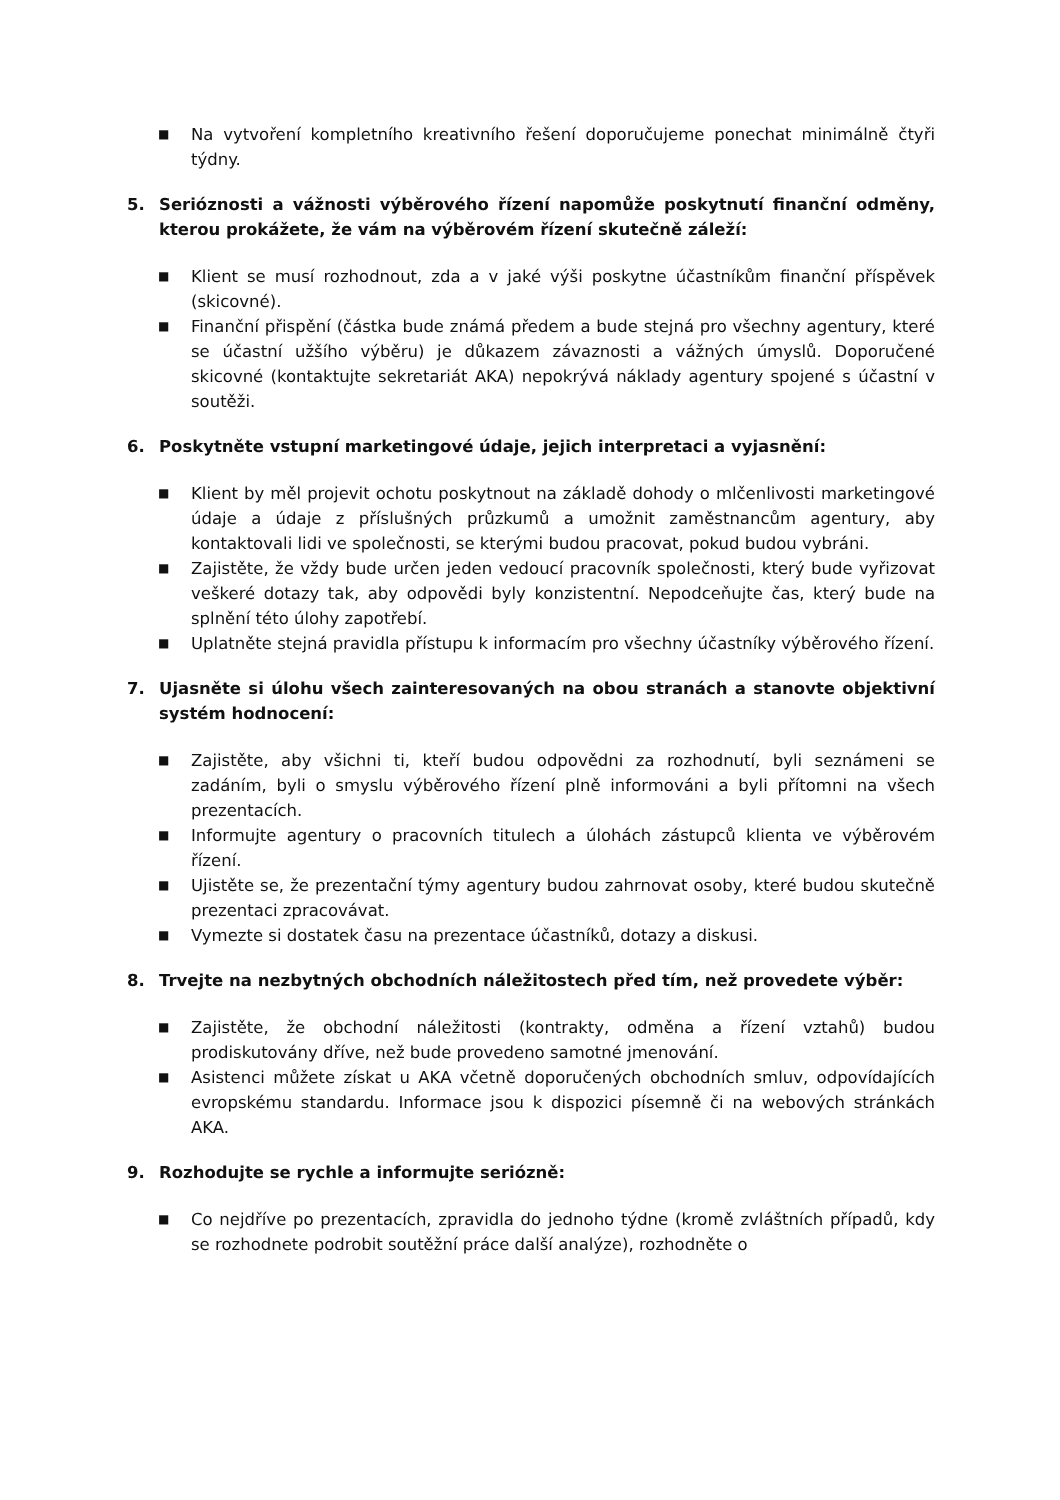■ Na vytvoření kompletního kreativního řešení doporučujeme ponechat minimálně čtyři týdny.
5. Serióznosti a vážnosti výběrového řízení napomůže poskytnutí finanční odměny, kterou prokážete, že vám na výběrovém řízení skutečně záleží:
■ Klient se musí rozhodnout, zda a v jaké výši poskytne účastníkům finanční příspěvek (skicovné).
■ Finanční přispění (částka bude známá předem a bude stejná pro všechny agentury, které se účastní užšího výběru) je důkazem závaznosti a vážných úmyslů. Doporučené skicovné (kontaktujte sekretariát AKA) nepokrývá náklady agentury spojené s účastní v soutěži.
6. Poskytněte vstupní marketingové údaje, jejich interpretaci a vyjasnění:
■ Klient by měl projevit ochotu poskytnout na základě dohody o mlčenlivosti marketingové údaje a údaje z příslušných průzkumů a umožnit zaměstnancům agentury, aby kontaktovali lidi ve společnosti, se kterými budou pracovat, pokud budou vybráni.
■ Zajistěte, že vždy bude určen jeden vedoucí pracovník společnosti, který bude vyřizovat veškeré dotazy tak, aby odpovědi byly konzistentní. Nepodceňujte čas, který bude na splnění této úlohy zapotřebí.
■ Uplatněte stejná pravidla přístupu k informacím pro všechny účastníky výběrového řízení.
7. Ujasněte si úlohu všech zainteresovaných na obou stranách a stanovte objektivní systém hodnocení:
■ Zajistěte, aby všichni ti, kteří budou odpovědni za rozhodnutí, byli seznámeni se zadáním, byli o smyslu výběrového řízení plně informováni a byli přítomni na všech prezentacích.
■ Informujte agentury o pracovních titulech a úlohách zástupců klienta ve výběrovém řízení.
■ Ujistěte se, že prezentační týmy agentury budou zahrnovat osoby, které budou skutečně prezentaci zpracovávat.
■ Vymezte si dostatek času na prezentace účastníků, dotazy a diskusi.
8. Trvejte na nezbytných obchodních náležitostech před tím, než provedete výběr:
■ Zajistěte, že obchodní náležitosti (kontrakty, odměna a řízení vztahů) budou prodiskutovány dříve, než bude provedeno samotné jmenování.
■ Asistenci můžete získat u AKA včetně doporučených obchodních smluv, odpovídajících evropskému standardu. Informace jsou k dispozici písemně či na webových stránkách AKA.
9. Rozhodujte se rychle a informujte seriózně:
■ Co nejdříve po prezentacích, zpravidla do jednoho týdne (kromě zvláštních případů, kdy se rozhodnete podrobit soutěžní práce další analýze), rozhodněte o